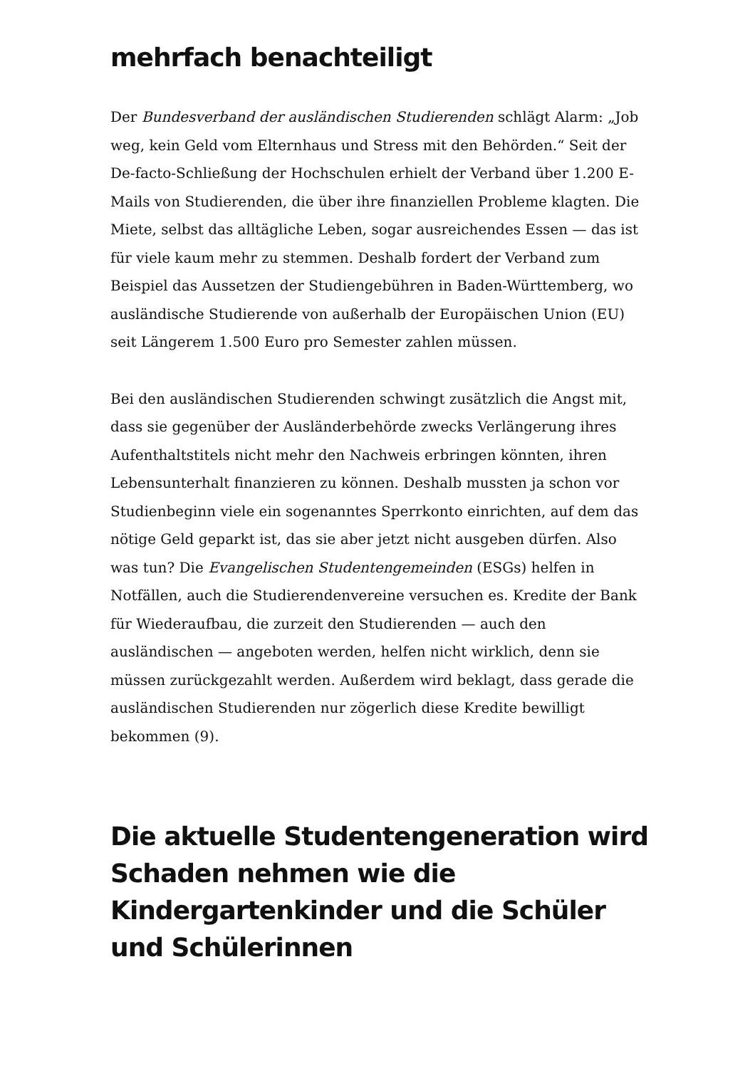mehrfach benachteiligt
Der Bundesverband der ausländischen Studierenden schlägt Alarm: „Job weg, kein Geld vom Elternhaus und Stress mit den Behörden.“ Seit der De-facto-Schließung der Hochschulen erhielt der Verband über 1.200 E-Mails von Studierenden, die über ihre finanziellen Probleme klagten. Die Miete, selbst das alltägliche Leben, sogar ausreichendes Essen — das ist für viele kaum mehr zu stemmen. Deshalb fordert der Verband zum Beispiel das Aussetzen der Studiengebühren in Baden-Württemberg, wo ausländische Studierende von außerhalb der Europäischen Union (EU) seit Längerem 1.500 Euro pro Semester zahlen müssen.
Bei den ausländischen Studierenden schwingt zusätzlich die Angst mit, dass sie gegenüber der Ausländerbehörde zwecks Verlängerung ihres Aufenthaltstitels nicht mehr den Nachweis erbringen könnten, ihren Lebensunterhalt finanzieren zu können. Deshalb mussten ja schon vor Studienbeginn viele ein sogenanntes Sperrkonto einrichten, auf dem das nötige Geld geparkt ist, das sie aber jetzt nicht ausgeben dürfen. Also was tun? Die Evangelischen Studentengemeinden (ESGs) helfen in Notfällen, auch die Studierendenvereine versuchen es. Kredite der Bank für Wiederaufbau, die zurzeit den Studierenden — auch den ausländischen — angeboten werden, helfen nicht wirklich, denn sie müssen zurückgezahlt werden. Außerdem wird beklagt, dass gerade die ausländischen Studierenden nur zögerlich diese Kredite bewilligt bekommen (9).
Die aktuelle Studentengeneration wird Schaden nehmen wie die Kindergartenkinder und die Schüler und Schülerinnen